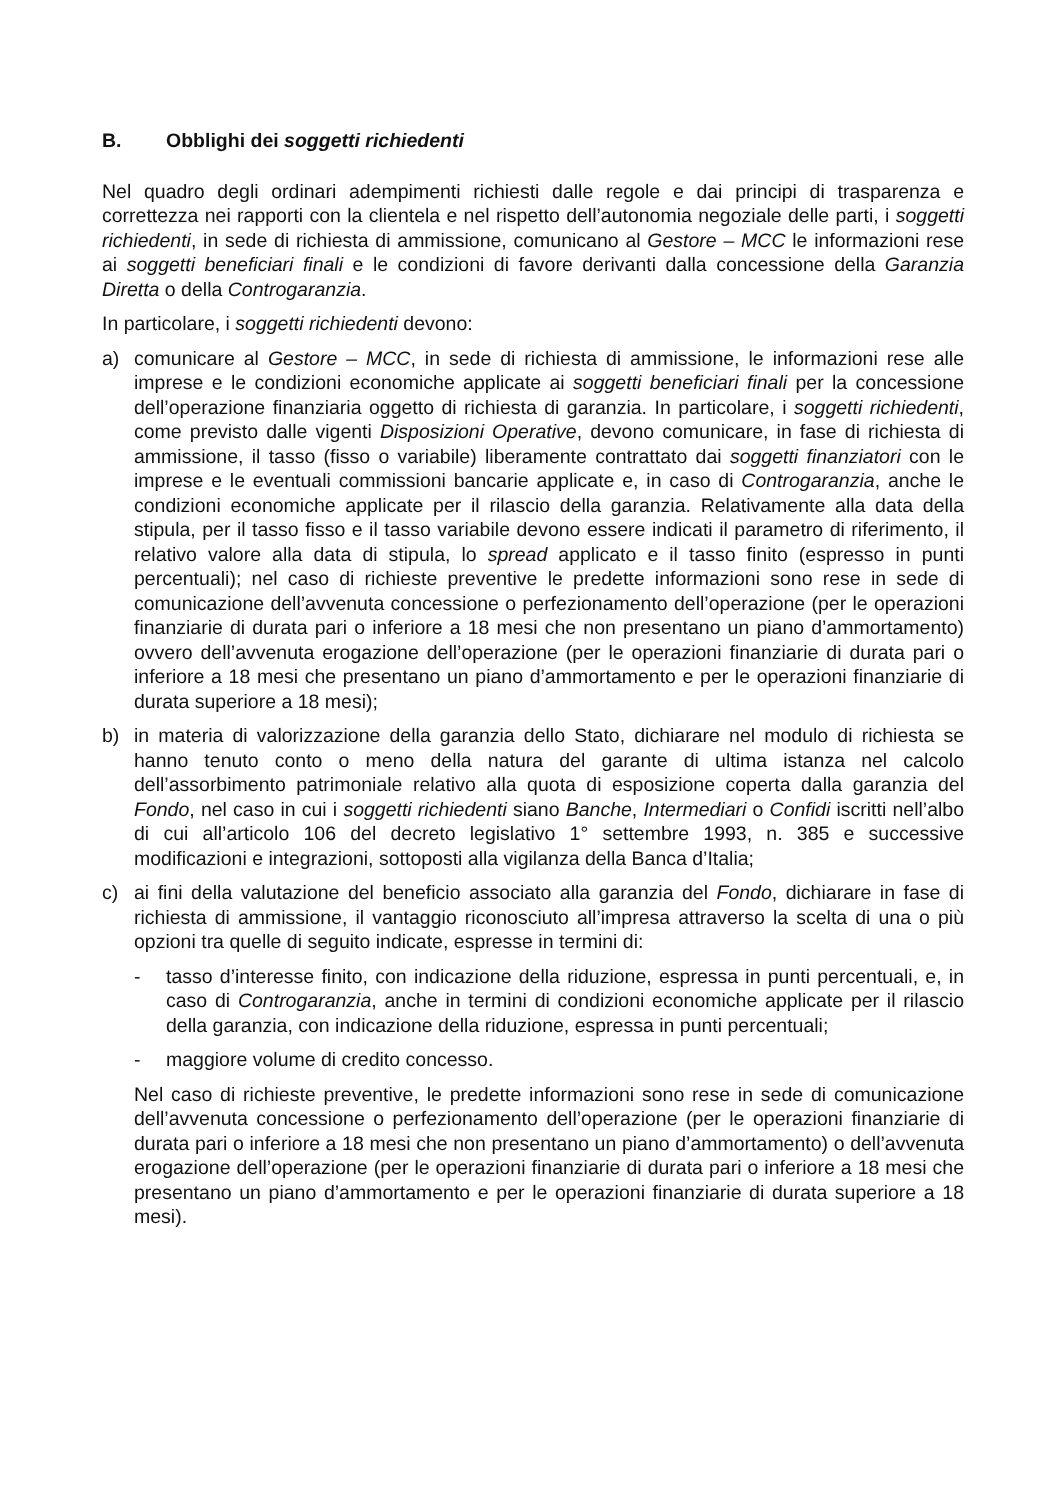B. Obblighi dei soggetti richiedenti
Nel quadro degli ordinari adempimenti richiesti dalle regole e dai principi di trasparenza e correttezza nei rapporti con la clientela e nel rispetto dell’autonomia negoziale delle parti, i soggetti richiedenti, in sede di richiesta di ammissione, comunicano al Gestore – MCC le informazioni rese ai soggetti beneficiari finali e le condizioni di favore derivanti dalla concessione della Garanzia Diretta o della Controgaranzia.
In particolare, i soggetti richiedenti devono:
a) comunicare al Gestore – MCC, in sede di richiesta di ammissione, le informazioni rese alle imprese e le condizioni economiche applicate ai soggetti beneficiari finali per la concessione dell’operazione finanziaria oggetto di richiesta di garanzia. In particolare, i soggetti richiedenti, come previsto dalle vigenti Disposizioni Operative, devono comunicare, in fase di richiesta di ammissione, il tasso (fisso o variabile) liberamente contrattato dai soggetti finanziatori con le imprese e le eventuali commissioni bancarie applicate e, in caso di Controgaranzia, anche le condizioni economiche applicate per il rilascio della garanzia. Relativamente alla data della stipula, per il tasso fisso e il tasso variabile devono essere indicati il parametro di riferimento, il relativo valore alla data di stipula, lo spread applicato e il tasso finito (espresso in punti percentuali); nel caso di richieste preventive le predette informazioni sono rese in sede di comunicazione dell’avvenuta concessione o perfezionamento dell’operazione (per le operazioni finanziarie di durata pari o inferiore a 18 mesi che non presentano un piano d’ammortamento) ovvero dell’avvenuta erogazione dell’operazione (per le operazioni finanziarie di durata pari o inferiore a 18 mesi che presentano un piano d’ammortamento e per le operazioni finanziarie di durata superiore a 18 mesi);
b) in materia di valorizzazione della garanzia dello Stato, dichiarare nel modulo di richiesta se hanno tenuto conto o meno della natura del garante di ultima istanza nel calcolo dell’assorbimento patrimoniale relativo alla quota di esposizione coperta dalla garanzia del Fondo, nel caso in cui i soggetti richiedenti siano Banche, Intermediari o Confidi iscritti nell’albo di cui all’articolo 106 del decreto legislativo 1° settembre 1993, n. 385 e successive modificazioni e integrazioni, sottoposti alla vigilanza della Banca d’Italia;
c) ai fini della valutazione del beneficio associato alla garanzia del Fondo, dichiarare in fase di richiesta di ammissione, il vantaggio riconosciuto all’impresa attraverso la scelta di una o più opzioni tra quelle di seguito indicate, espresse in termini di:
- tasso d’interesse finito, con indicazione della riduzione, espressa in punti percentuali, e, in caso di Controgaranzia, anche in termini di condizioni economiche applicate per il rilascio della garanzia, con indicazione della riduzione, espressa in punti percentuali;
- maggiore volume di credito concesso.
Nel caso di richieste preventive, le predette informazioni sono rese in sede di comunicazione dell’avvenuta concessione o perfezionamento dell’operazione (per le operazioni finanziarie di durata pari o inferiore a 18 mesi che non presentano un piano d’ammortamento) o dell’avvenuta erogazione dell’operazione (per le operazioni finanziarie di durata pari o inferiore a 18 mesi che presentano un piano d’ammortamento e per le operazioni finanziarie di durata superiore a 18 mesi).